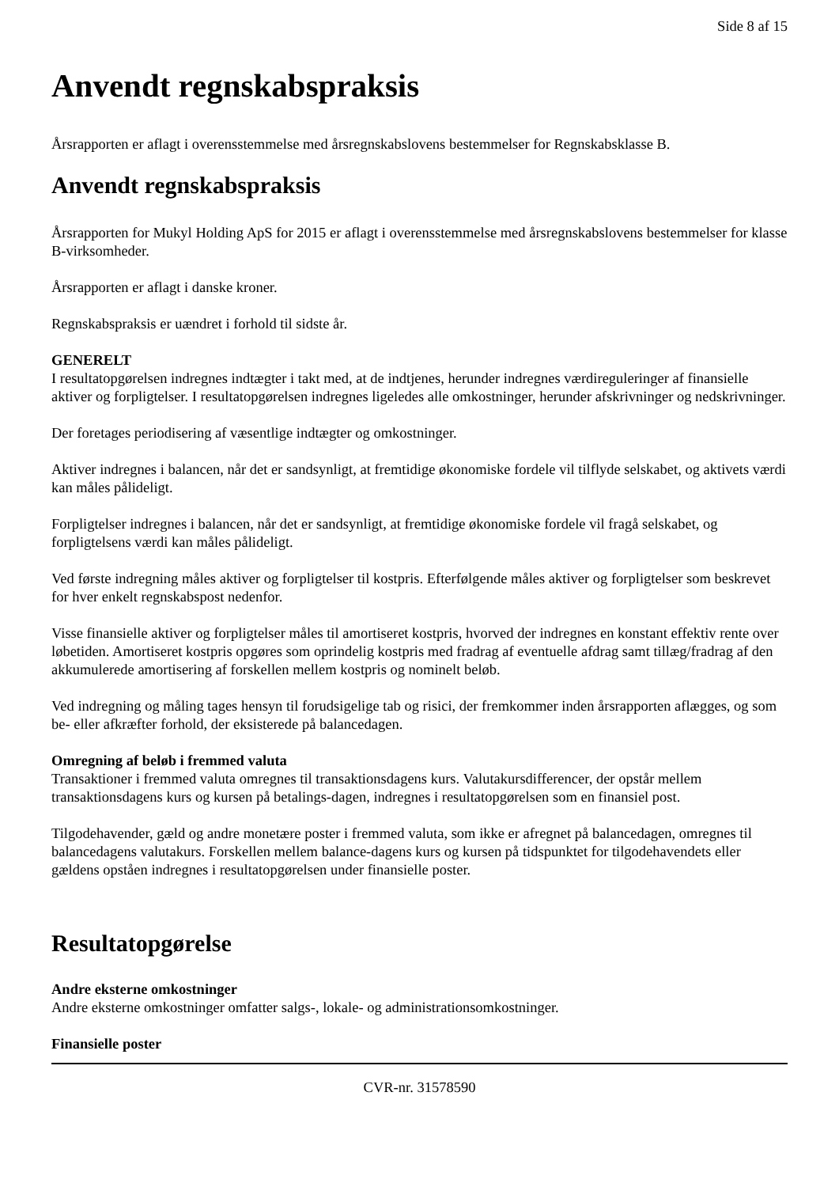Side 8 af 15
Anvendt regnskabspraksis
Årsrapporten er aflagt i overensstemmelse med årsregnskabslovens bestemmelser for Regnskabsklasse B.
Anvendt regnskabspraksis
Årsrapporten for Mukyl Holding ApS for 2015 er aflagt i overensstemmelse med årsregnskabslovens bestemmelser for klasse B-virksomheder.
Årsrapporten er aflagt i danske kroner.
Regnskabspraksis er uændret i forhold til sidste år.
GENERELT
I resultatopgørelsen indregnes indtægter i takt med, at de indtjenes, herunder indregnes værdireguleringer af finansielle aktiver og forpligtelser. I resultatopgørelsen indregnes ligeledes alle omkostninger, herunder afskrivninger og nedskrivninger.
Der foretages periodisering af væsentlige indtægter og omkostninger.
Aktiver indregnes i balancen, når det er sandsynligt, at fremtidige økonomiske fordele vil tilflyde selskabet, og aktivets værdi kan måles pålideligt.
Forpligtelser indregnes i balancen, når det er sandsynligt, at fremtidige økonomiske fordele vil fragå selskabet, og forpligtelsens værdi kan måles pålideligt.
Ved første indregning måles aktiver og forpligtelser til kostpris. Efterfølgende måles aktiver og forpligtelser som beskrevet for hver enkelt regnskabspost nedenfor.
Visse finansielle aktiver og forpligtelser måles til amortiseret kostpris, hvorved der indregnes en konstant effektiv rente over løbetiden. Amortiseret kostpris opgøres som oprindelig kostpris med fradrag af eventuelle afdrag samt tillæg/fradrag af den akkumulerede amortisering af forskellen mellem kostpris og nominelt beløb.
Ved indregning og måling tages hensyn til forudsigelige tab og risici, der fremkommer inden årsrapporten aflægges, og som be- eller afkræfter forhold, der eksisterede på balancedagen.
Omregning af beløb i fremmed valuta
Transaktioner i fremmed valuta omregnes til transaktionsdagens kurs. Valutakursdifferencer, der opstår mellem transaktionsdagens kurs og kursen på betalings-dagen, indregnes i resultatopgørelsen som en finansiel post.
Tilgodehavender, gæld og andre monetære poster i fremmed valuta, som ikke er afregnet på balancedagen, omregnes til balancedagens valutakurs. Forskellen mellem balance-dagens kurs og kursen på tidspunktet for tilgodehavendets eller gældens opståen indregnes i resultatopgørelsen under finansielle poster.
Resultatopgørelse
Andre eksterne omkostninger
Andre eksterne omkostninger omfatter salgs-, lokale- og administrationsomkostninger.
Finansielle poster
CVR-nr. 31578590